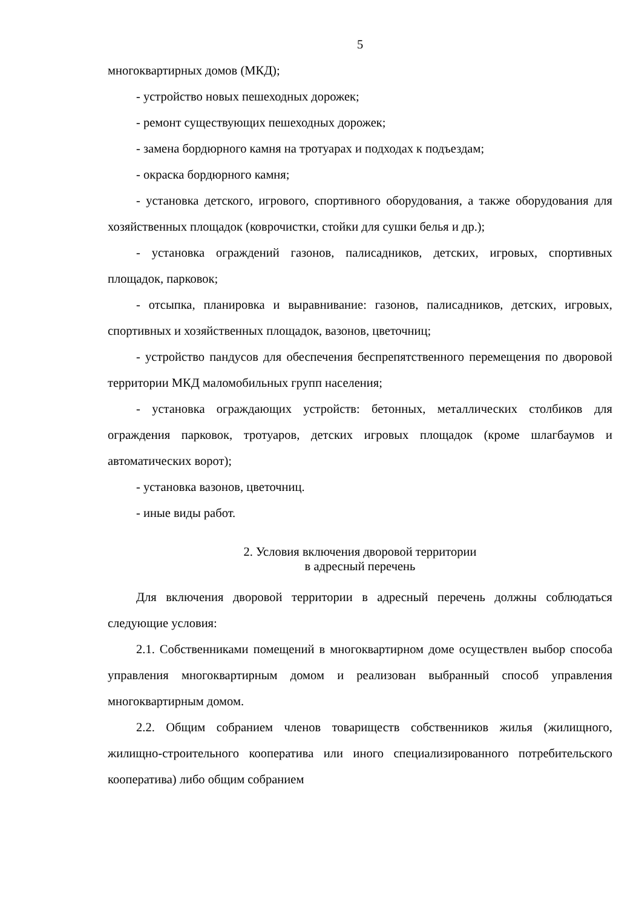5
многоквартирных домов (МКД);
- устройство новых пешеходных дорожек;
- ремонт существующих пешеходных дорожек;
- замена бордюрного камня на тротуарах и подходах к подъездам;
- окраска бордюрного камня;
- установка детского, игрового, спортивного оборудования, а также оборудования для хозяйственных площадок (коврочистки, стойки для сушки белья и др.);
- установка ограждений газонов, палисадников, детских, игровых, спортивных площадок, парковок;
- отсыпка, планировка и выравнивание: газонов, палисадников, детских, игровых, спортивных и хозяйственных площадок, вазонов, цветочниц;
- устройство пандусов для обеспечения беспрепятственного перемещения по дворовой территории МКД маломобильных групп населения;
- установка ограждающих устройств: бетонных, металлических столбиков для ограждения парковок, тротуаров, детских игровых площадок (кроме шлагбаумов и автоматических ворот);
- установка вазонов, цветочниц.
- иные виды работ.
2. Условия включения дворовой территории
в адресный перечень
Для включения дворовой территории в адресный перечень должны соблюдаться следующие условия:
2.1. Собственниками помещений в многоквартирном доме осуществлен выбор способа управления многоквартирным домом и реализован выбранный способ управления многоквартирным домом.
2.2. Общим собранием членов товариществ собственников жилья (жилищного, жилищно-строительного кооператива или иного специализированного потребительского кооператива) либо общим собранием